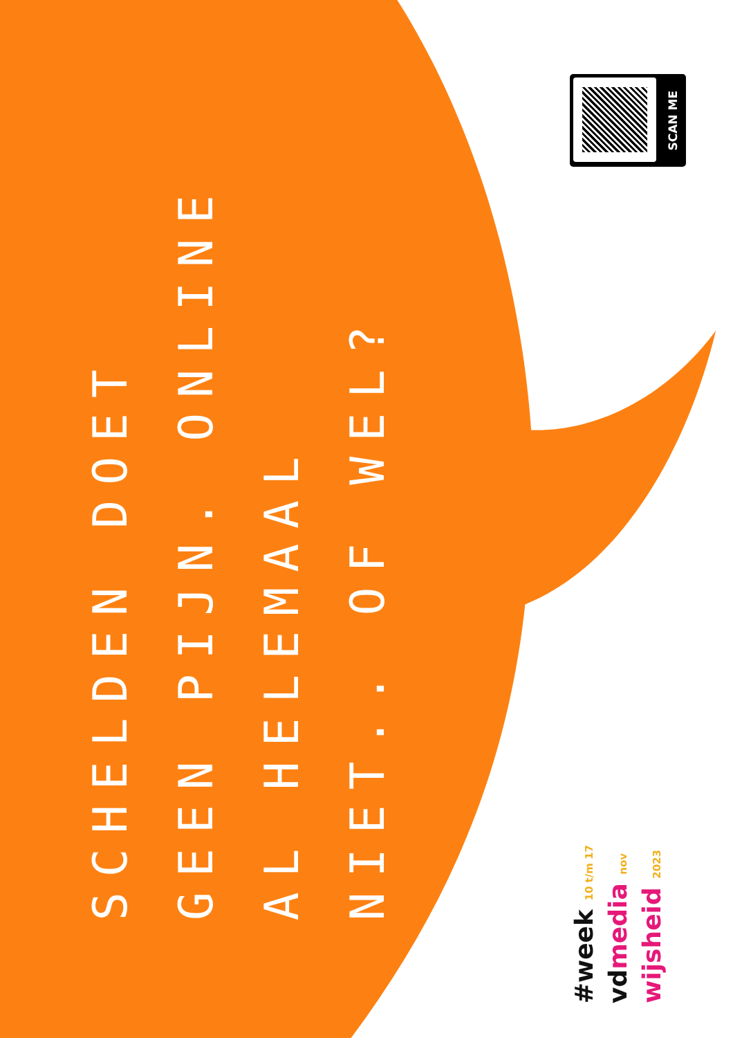SCHELDEN DOET
GEEN PIJN. ONLINE
AL HELEMAAL
NIET.. OF WEL?
SCAN ME
#week 10 t/m 17
vd media nov
wijsheid 2023